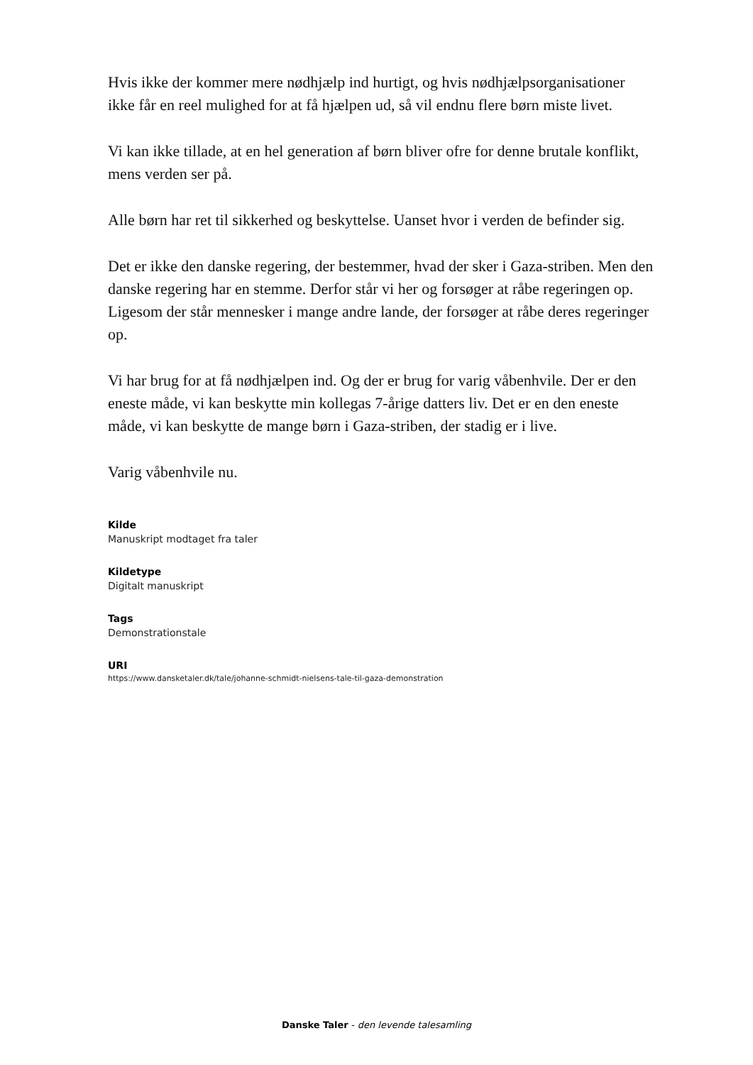Hvis ikke der kommer mere nødhjælp ind hurtigt, og hvis nødhjælpsorganisationer ikke får en reel mulighed for at få hjælpen ud, så vil endnu flere børn miste livet.
Vi kan ikke tillade, at en hel generation af børn bliver ofre for denne brutale konflikt, mens verden ser på.
Alle børn har ret til sikkerhed og beskyttelse. Uanset hvor i verden de befinder sig.
Det er ikke den danske regering, der bestemmer, hvad der sker i Gaza-striben. Men den danske regering har en stemme. Derfor står vi her og forsøger at råbe regeringen op. Ligesom der står mennesker i mange andre lande, der forsøger at råbe deres regeringer op.
Vi har brug for at få nødhjælpen ind. Og der er brug for varig våbenhvile. Der er den eneste måde, vi kan beskytte min kollegas 7-årige datters liv. Det er en den eneste måde, vi kan beskytte de mange børn i Gaza-striben, der stadig er i live.
Varig våbenhvile nu.
Kilde
Manuskript modtaget fra taler
Kildetype
Digitalt manuskript
Tags
Demonstrationstale
URI
https://www.dansketaler.dk/tale/johanne-schmidt-nielsens-tale-til-gaza-demonstration
Danske Taler - den levende talesamling